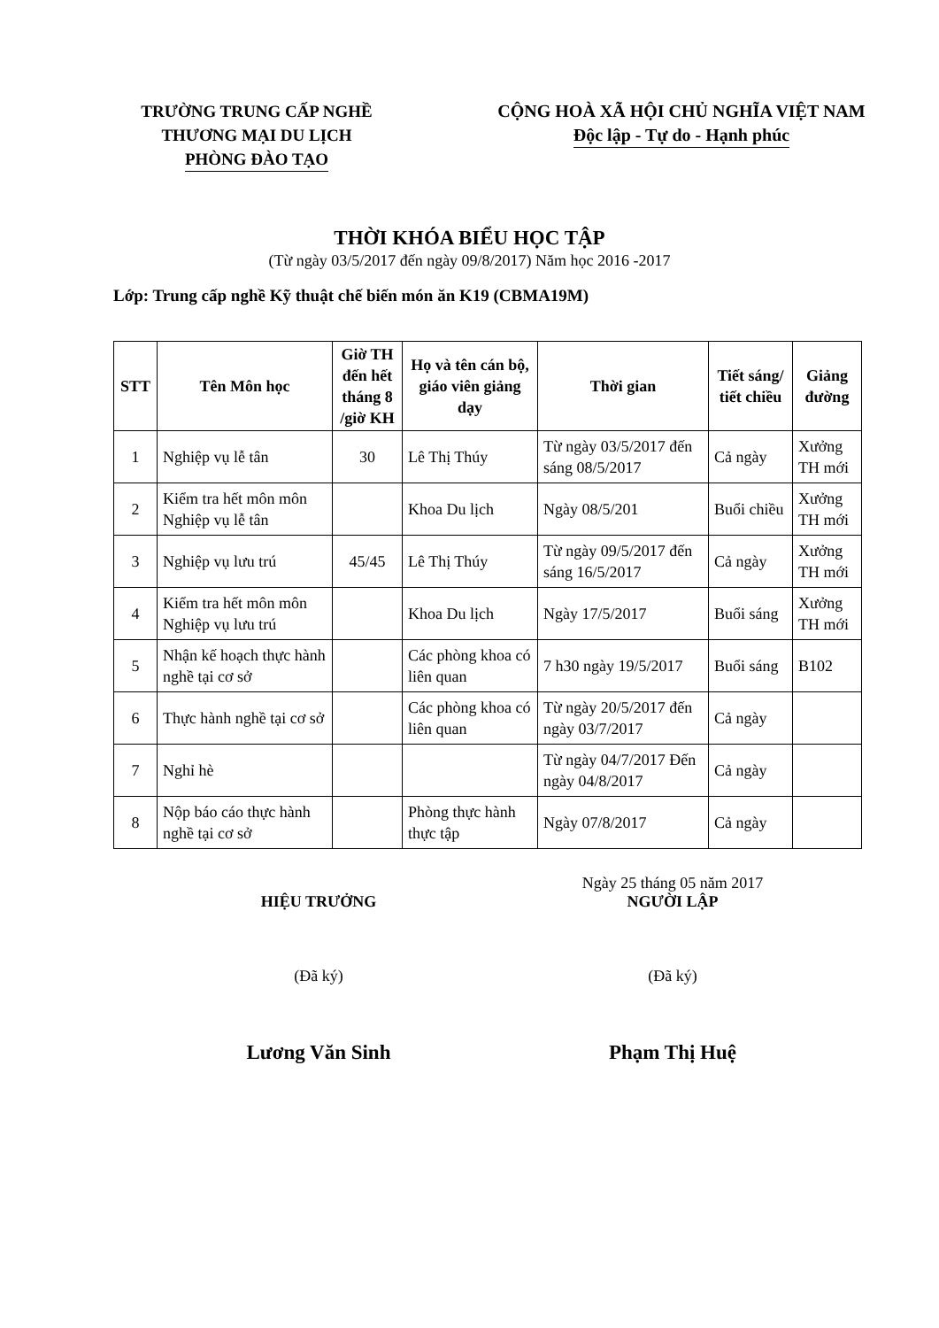TRƯỜNG TRUNG CẤP NGHỀ
THƯƠNG MẠI DU LỊCH
PHÒNG ĐÀO TẠO
CỘNG HOÀ XÃ HỘI CHỦ NGHĨA VIỆT NAM
Độc lập - Tự do - Hạnh phúc
THỜI KHÓA BIỂU HỌC TẬP
(Từ ngày 03/5/2017 đến ngày 09/8/2017) Năm học 2016 -2017
Lớp: Trung cấp nghề Kỹ thuật chế biến món ăn K19 (CBMA19M)
| STT | Tên Môn học | Giờ TH đến hết tháng 8 /giờ KH | Họ và tên cán bộ, giáo viên giảng dạy | Thời gian | Tiết sáng/ tiết chiều | Giảng đường |
| --- | --- | --- | --- | --- | --- | --- |
| 1 | Nghiệp vụ lễ tân | 30 | Lê Thị Thúy | Từ ngày 03/5/2017 đến sáng 08/5/2017 | Cả ngày | Xưởng TH mới |
| 2 | Kiểm tra hết môn môn Nghiệp vụ lễ tân | | Khoa Du lịch | Ngày 08/5/201 | Buổi chiều | Xưởng TH mới |
| 3 | Nghiệp vụ lưu trú | 45/45 | Lê Thị Thúy | Từ ngày 09/5/2017 đến sáng 16/5/2017 | Cả ngày | Xưởng TH mới |
| 4 | Kiểm tra hết môn môn Nghiệp vụ lưu trú | | Khoa Du lịch | Ngày 17/5/2017 | Buổi sáng | Xưởng TH mới |
| 5 | Nhận kế hoạch thực hành nghề tại cơ sở | | Các phòng khoa có liên quan | 7 h30 ngày 19/5/2017 | Buổi sáng | B102 |
| 6 | Thực hành nghề tại cơ sở | | Các phòng khoa có liên quan | Từ ngày 20/5/2017 đến ngày 03/7/2017 | Cả ngày | |
| 7 | Nghỉ hè | | | Từ ngày 04/7/2017 Đến ngày 04/8/2017 | Cả ngày | |
| 8 | Nộp báo cáo thực hành nghề tại cơ sở | | Phòng thực hành thực tập | Ngày 07/8/2017 | Cả ngày | |
HIỆU TRƯỞNG
(Đã ký)
Lương Văn Sinh
Ngày 25 tháng 05 năm 2017
NGƯỜI LẬP
(Đã ký)
Phạm Thị Huệ